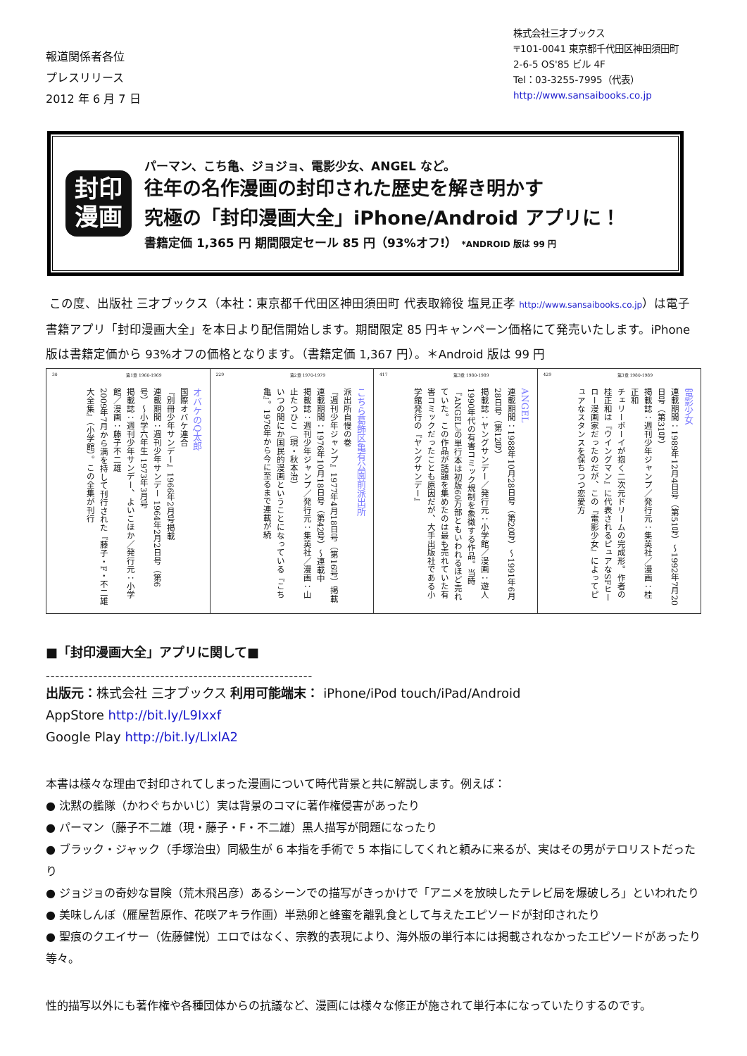報道関係者各位
プレスリリース
2012 年 6 月 7 日
株式会社三才ブックス
〒101-0041 東京都千代田区神田須田町
2-6-5 OS'85 ビル 4F
Tel：03-3255-7995（代表）
http://www.sansaibooks.co.jp
封印
漫画
パーマン、こち亀、ジョジョ、電影少女、ANGEL など。
往年の名作漫画の封印された歴史を解き明かす
究極の「封印漫画大全」iPhone/Android アプリに！
書籍定価 1,365 円 期間限定セール 85 円（93%オフ!） *ANDROID 版は 99 円
この度、出版社 三才ブックス（本社：東京都千代田区神田須田町 代表取締役 塩見正孝 http://www.sansaibooks.co.jp）は電子書籍アプリ「封印漫画大全」を本日より配信開始します。期間限定 85 円キャンペーン価格にて発売いたします。iPhone 版は書籍定価から 93%オフの価格となります。（書籍定価 1,367 円）。＊Android 版は 99 円
30 第1章 1960-1969
オバケのQ太郎
国際オバケ連合
『別冊少年サンデー』1966年2月号掲載
連載期間：週刊少年サンデー 1964年2月2日号（第6号）〜小学六年生 1973年3月号
掲載誌：週刊少年サンデー、よいこほか／発行元：小学館／漫画：藤子不二雄
2009年7月から満を持して刊行された『藤子・F・不二雄 大全集』（小学館）。この全集が刊行
229 第2章 1970-1979
こちら葛飾区亀有公園前派出所
派出所自慢の巻
『週刊少年ジャンプ』1977年4月18日号（第16号）掲載
連載期間：1976年10月18日号（第42号）〜連載中
掲載誌：週刊少年ジャンプ／発行元：集英社／漫画：山止たつひこ（現・秋本治）
いつの間にか国民的漫画ということになっている『こち亀』。1976年から今に至るまで連載が続
417 第3章 1980-1989
ANGEL
連載期間：1988年10月28日号（第20号）〜1991年6月28日号（第12号）
掲載誌：ヤングサンデー／発行元：小学館／漫画：遊人
1990年代の有害コミック規制を象徴する作品。当時『ANGEL』の単行本は初版60万部ともいわれるほど売れていた。この作品が話題を集めたのは最も売れていた有害コミックだったことも原因だが、大手出版社である小学館発行の『ヤングサンデー』
429 第3章 1980-1989
電影少女
連載期間：1989年12月4日号（第51号）〜1992年7月20日号（第31号）
掲載誌：週刊少年ジャンプ／発行元：集英社／漫画：桂正和
チェリーボーイが抱く二次元ドリームの完成形。作者の桂正和は『ウイングマン』に代表されるピュアなSFヒーロー漫画家だったのだが、この『電影少女』によってピュアなスタンスを保ちつつ恋愛方
■「封印漫画大全」アプリに関して■
--------------------------------------------------------
出版元：株式会社 三才ブックス 利用可能端末： iPhone/iPod touch/iPad/Android
AppStore http://bit.ly/L9Ixxf
Google Play http://bit.ly/LlxlA2
本書は様々な理由で封印されてしまった漫画について時代背景と共に解説します。例えば：
● 沈黙の艦隊（かわぐちかいじ）実は背景のコマに著作権侵害があったり
● パーマン（藤子不二雄（現・藤子・F・不二雄）黒人描写が問題になったり
● ブラック・ジャック（手塚治虫）同級生が 6 本指を手術で 5 本指にしてくれと頼みに来るが、実はその男がテロリストだったり
● ジョジョの奇妙な冒険（荒木飛呂彦）あるシーンでの描写がきっかけで「アニメを放映したテレビ局を爆破しろ」といわれたり
● 美味しんぼ（雁屋哲原作、花咲アキラ作画）半熟卵と蜂蜜を離乳食として与えたエピソードが封印されたり
● 聖痕のクエイサー（佐藤健悦）エロではなく、宗教的表現により、海外版の単行本には掲載されなかったエピソードがあったり
等々。
性的描写以外にも著作権や各種団体からの抗議など、漫画には様々な修正が施されて単行本になっていたりするのです。